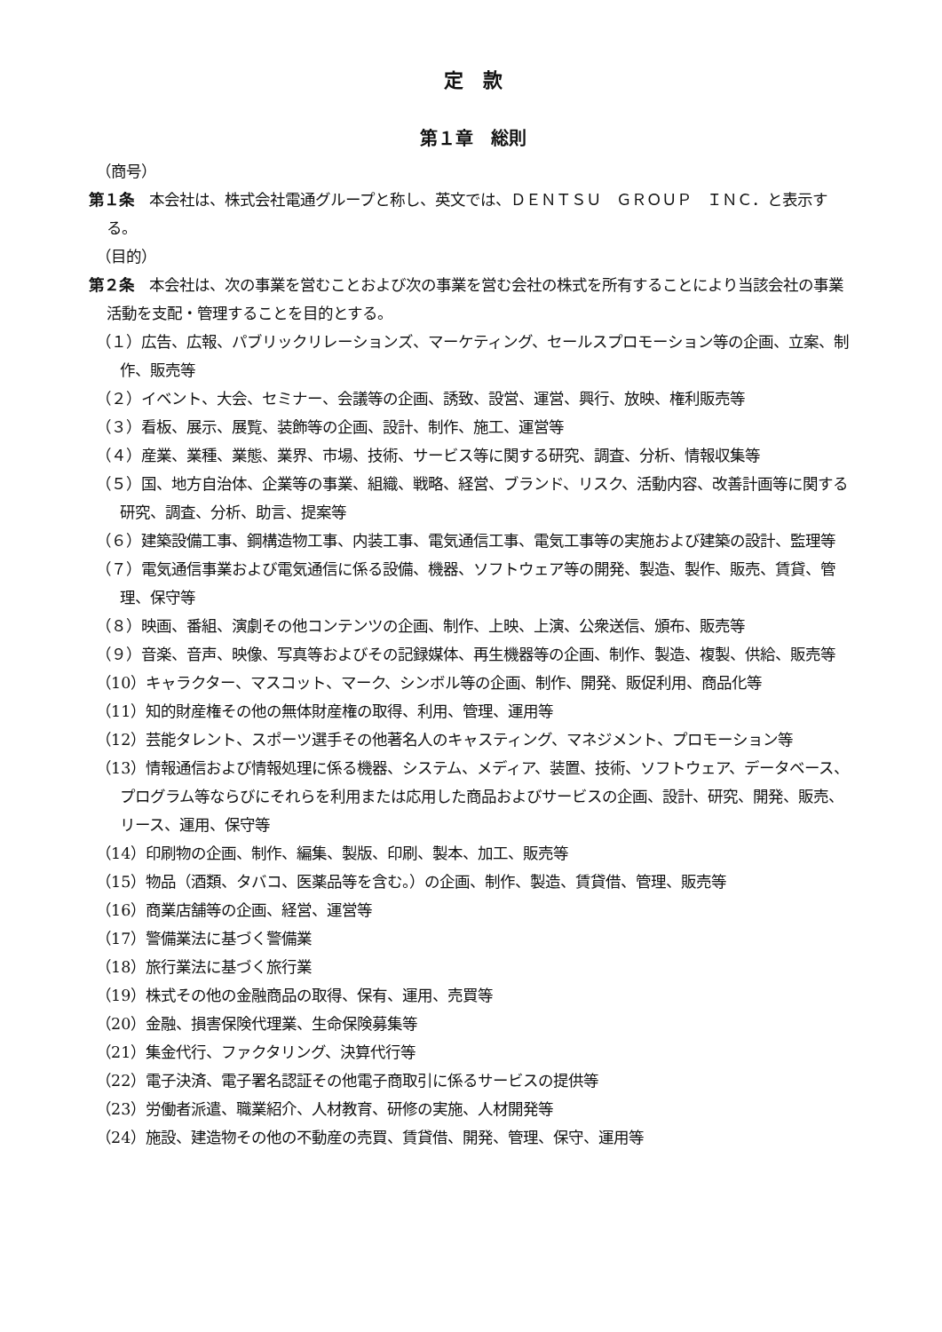定　款
第１章　総則
（商号）
第１条　本会社は、株式会社電通グループと称し、英文では、ＤＥＮＴＳＵ　ＧＲＯＵＰ　ＩＮＣ．と表示する。
（目的）
第２条　本会社は、次の事業を営むことおよび次の事業を営む会社の株式を所有することにより当該会社の事業活動を支配・管理することを目的とする。
（１）広告、広報、パブリックリレーションズ、マーケティング、セールスプロモーション等の企画、立案、制作、販売等
（２）イベント、大会、セミナー、会議等の企画、誘致、設営、運営、興行、放映、権利販売等
（３）看板、展示、展覧、装飾等の企画、設計、制作、施工、運営等
（４）産業、業種、業態、業界、市場、技術、サービス等に関する研究、調査、分析、情報収集等
（５）国、地方自治体、企業等の事業、組織、戦略、経営、ブランド、リスク、活動内容、改善計画等に関する研究、調査、分析、助言、提案等
（６）建築設備工事、鋼構造物工事、内装工事、電気通信工事、電気工事等の実施および建築の設計、監理等
（７）電気通信事業および電気通信に係る設備、機器、ソフトウェア等の開発、製造、製作、販売、賃貸、管理、保守等
（８）映画、番組、演劇その他コンテンツの企画、制作、上映、上演、公衆送信、頒布、販売等
（９）音楽、音声、映像、写真等およびその記録媒体、再生機器等の企画、制作、製造、複製、供給、販売等
（10）キャラクター、マスコット、マーク、シンボル等の企画、制作、開発、販促利用、商品化等
（11）知的財産権その他の無体財産権の取得、利用、管理、運用等
（12）芸能タレント、スポーツ選手その他著名人のキャスティング、マネジメント、プロモーション等
（13）情報通信および情報処理に係る機器、システム、メディア、装置、技術、ソフトウェア、データベース、プログラム等ならびにそれらを利用または応用した商品およびサービスの企画、設計、研究、開発、販売、リース、運用、保守等
（14）印刷物の企画、制作、編集、製版、印刷、製本、加工、販売等
（15）物品（酒類、タバコ、医薬品等を含む。）の企画、制作、製造、賃貸借、管理、販売等
（16）商業店舗等の企画、経営、運営等
（17）警備業法に基づく警備業
（18）旅行業法に基づく旅行業
（19）株式その他の金融商品の取得、保有、運用、売買等
（20）金融、損害保険代理業、生命保険募集等
（21）集金代行、ファクタリング、決算代行等
（22）電子決済、電子署名認証その他電子商取引に係るサービスの提供等
（23）労働者派遣、職業紹介、人材教育、研修の実施、人材開発等
（24）施設、建造物その他の不動産の売買、賃貸借、開発、管理、保守、運用等